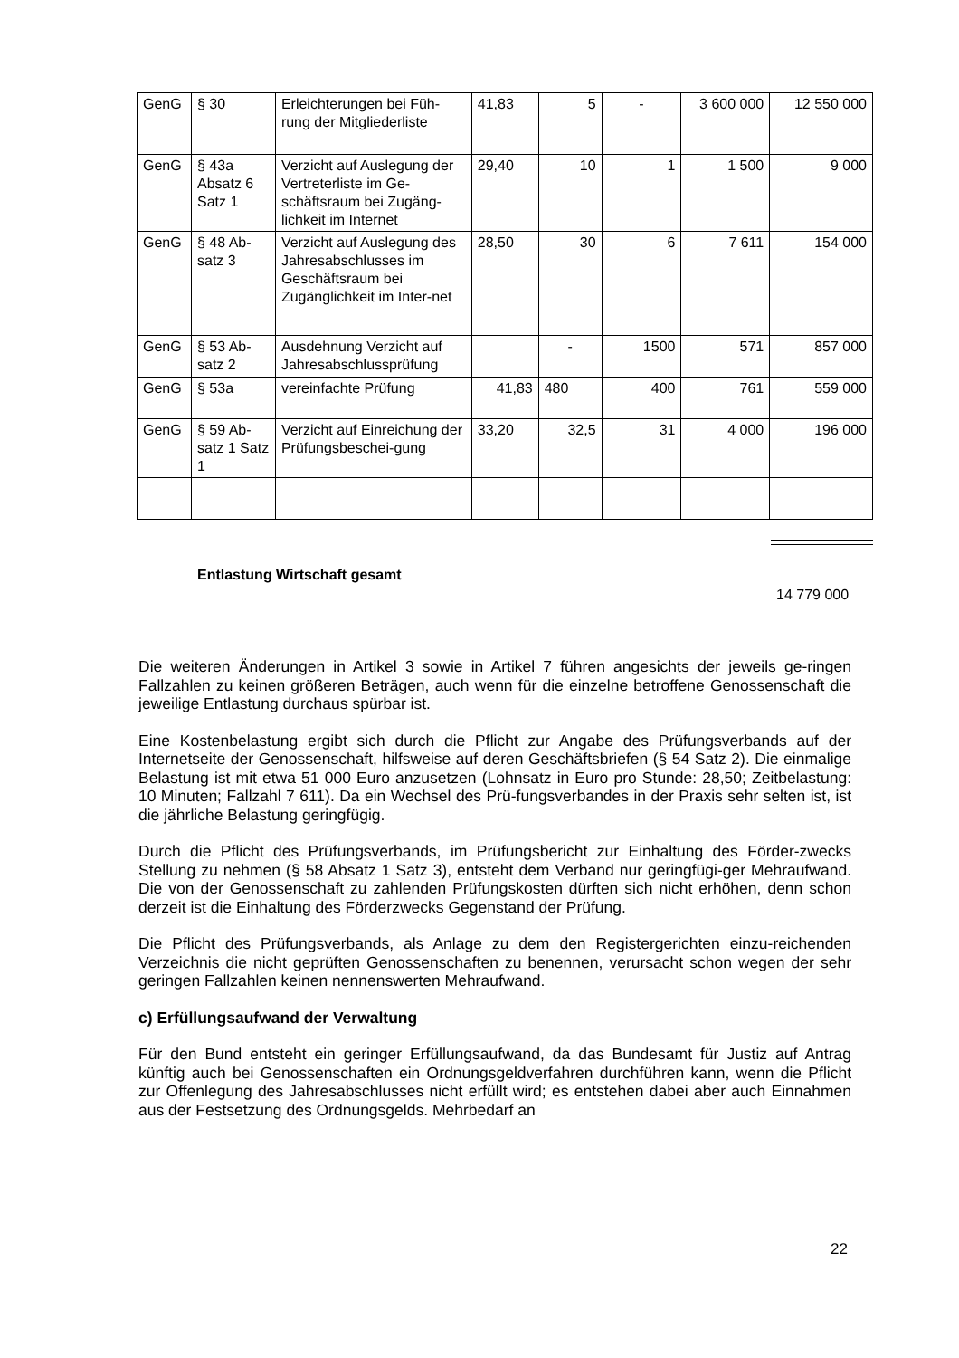| GenG | § 30 | Erleichterungen bei Füh-rung der Mitgliederliste | 41,83 | 5 | - | 3 600 000 | 12 550 000 |
| GenG | § 43a Absatz 6 Satz 1 | Verzicht auf Auslegung der Vertreterliste im Ge-schäftsraum bei Zugäng-lichkeit im Internet | 29,40 | 10 | 1 | 1 500 | 9 000 |
| GenG | § 48 Ab-satz 3 | Verzicht auf Auslegung des Jahresabschlusses im Geschäftsraum bei Zugänglichkeit im Inter-net | 28,50 | 30 | 6 | 7 611 | 154 000 |
| GenG | § 53 Ab-satz 2 | Ausdehnung Verzicht auf Jahresabschlussprüfung | | - | 1500 | 571 | 857 000 |
| GenG | § 53a | vereinfachte Prüfung | 41,83 | 480 | 400 | 761 | 559 000 |
| GenG | § 59 Ab-satz 1 Satz 1 | Verzicht auf Einreichung der Prüfungsbeschei-gung | 33,20 | 32,5 | 31 | 4 000 | 196 000 |
Entlastung Wirtschaft gesamt
14 779 000
Die weiteren Änderungen in Artikel 3 sowie in Artikel 7 führen angesichts der jeweils ge-ringen Fallzahlen zu keinen größeren Beträgen, auch wenn für die einzelne betroffene Genossenschaft die jeweilige Entlastung durchaus spürbar ist.
Eine Kostenbelastung ergibt sich durch die Pflicht zur Angabe des Prüfungsverbands auf der Internetseite der Genossenschaft, hilfsweise auf deren Geschäftsbriefen (§ 54 Satz 2). Die einmalige Belastung ist mit etwa 51 000 Euro anzusetzen (Lohnsatz in Euro pro Stunde: 28,50; Zeitbelastung: 10 Minuten; Fallzahl 7 611). Da ein Wechsel des Prü-fungsverbandes in der Praxis sehr selten ist, ist die jährliche Belastung geringfügig.
Durch die Pflicht des Prüfungsverbands, im Prüfungsbericht zur Einhaltung des Förder-zwecks Stellung zu nehmen (§ 58 Absatz 1 Satz 3), entsteht dem Verband nur geringfügi-ger Mehraufwand. Die von der Genossenschaft zu zahlenden Prüfungskosten dürften sich nicht erhöhen, denn schon derzeit ist die Einhaltung des Förderzwecks Gegenstand der Prüfung.
Die Pflicht des Prüfungsverbands, als Anlage zu dem den Registergerichten einzu-reichenden Verzeichnis die nicht geprüften Genossenschaften zu benennen, verursacht schon wegen der sehr geringen Fallzahlen keinen nennenswerten Mehraufwand.
c) Erfüllungsaufwand der Verwaltung
Für den Bund entsteht ein geringer Erfüllungsaufwand, da das Bundesamt für Justiz auf Antrag künftig auch bei Genossenschaften ein Ordnungsgeldverfahren durchführen kann, wenn die Pflicht zur Offenlegung des Jahresabschlusses nicht erfüllt wird; es entstehen dabei aber auch Einnahmen aus der Festsetzung des Ordnungsgelds. Mehrbedarf an
22